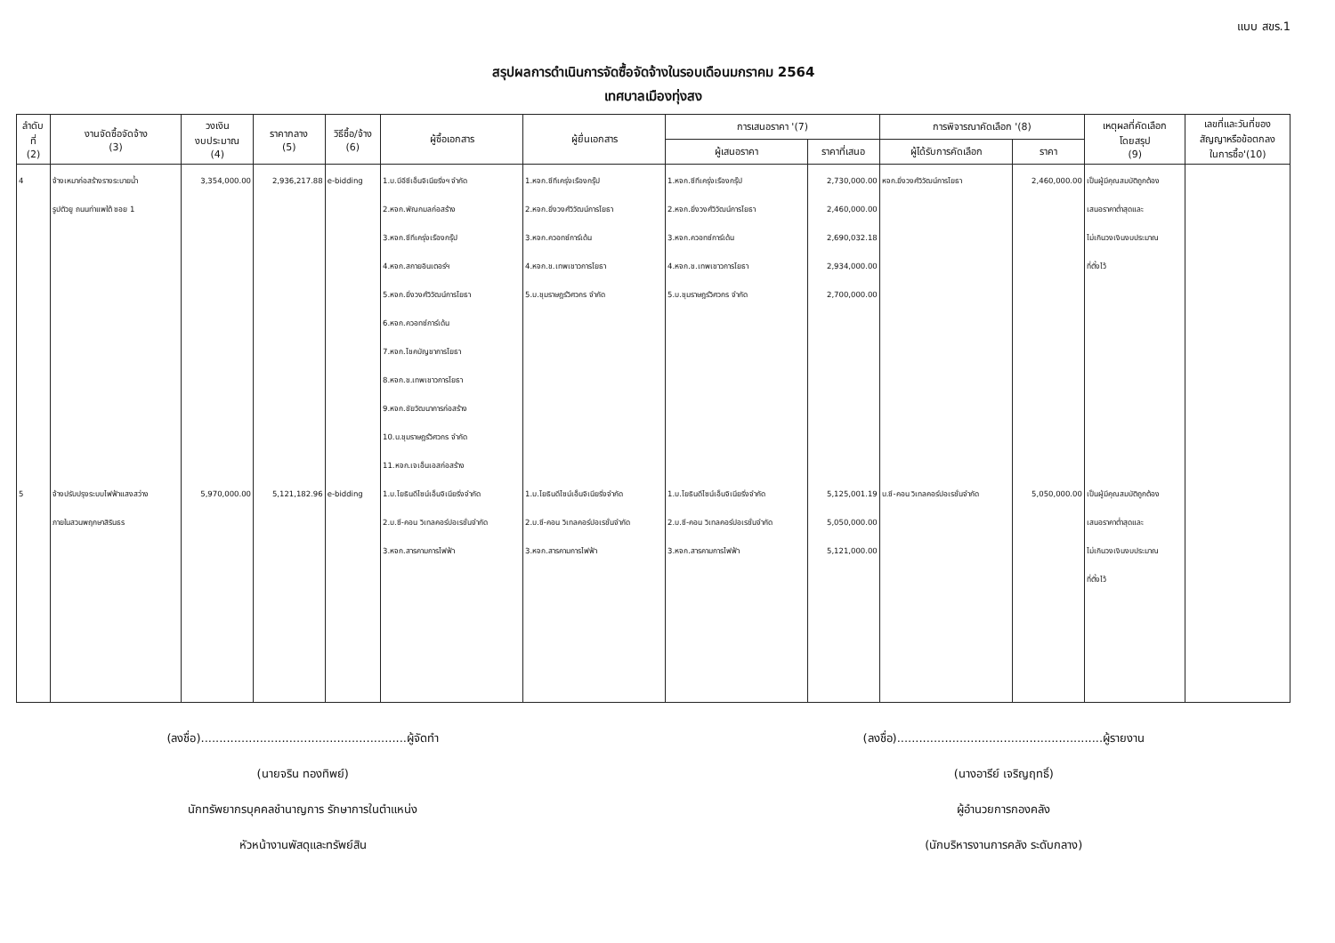แบบ สขร.1
สรุปผลการดำเนินการจัดซื้อจัดจ้างในรอบเดือนมกราคม 2564
เทศบาลเมืองทุ่งสง
| ลำดับ ที่ (2) | งานจัดซื้อจัดจ้าง (3) | วงเงิน งบประมาณ (4) | ราคากลาง (5) | วิธีซื้อ/จ้าง (6) | ผู้ซื้อเอกสาร | ผู้ยื่นเอกสาร | การเสนอราคา '(7) | | การพิจารณาคัดเลือก '(8) | | เหตุผลที่คัดเลือก โดยสรุป (9) | เลขที่และวันที่ของ สัญญาหรือข้อตกลง ในการซื้อ'(10) |
| --- | --- | --- | --- | --- | --- | --- | --- | --- | --- | --- | --- | --- |
| | | | | | | | ผู้เสนอราคา | ราคาที่เสนอ | ผู้ได้รับการคัดเลือก | ราคา | | |
| 4 5 | จ้างเหมาก่อสร้างรางระบายน้ำ รูปตัวยู ถนนท่าแพใต้ ซอย 1 จ้างปรับปรุงระบบไฟฟ้าแสงสว่าง ภายในสวนพฤกษาสิรินธร | 3,354,000.00 5,970,000.00 | 2,936,217.88 5,121,182.96 | e-bidding e-bidding | 1.บ.บีอีซีเอ็นจิเนียริ่งฯ จำกัด 2.หจก.พัณกมลก่อสร้าง 3.หจก.ซีทีเครุ่งเรืองกรุ๊ป 4.หจก.สกายอินเตอร์ฯ 5.หจก.ยิ่งวงศ์วิวัฒน์การโยธา 6.หจก.ควอทซ์การ์เด้น 7.หจก.โชคบัญชาการโยธา 8.หจก.ช.เทพเชาวการโยธา 9.หจก.ชัยวัฒนาการก่อสร้าง 10.บ.ชุมราษฎร์วิศวกร จำกัด 11.หจก.เจเอ็นเอสก่อสร้าง 1.บ.โยธินดีไซน์เอ็นจิเนียริ่งจำกัด 2.บ.ซี-คอน วิเทลคอร์ปอเรชั่นจำกัด 3.หจก.สารคามการไฟฟ้า | 1.หจก.ซีทีเครุ่งเรืองกรุ๊ป 2.หจก.ยิ่งวงศ์วิวัฒน์การโยธา 3.หจก.ควอทซ์การ์เด้น 4.หจก.ช.เทพเชาวการโยธา 5.บ.ชุมราษฎร์วิศวกร จำกัด 1.บ.โยธินดีไซน์เอ็นจิเนียริ่งจำกัด 2.บ.ซี-คอน วิเทลคอร์ปอเรชั่นจำกัด 3.หจก.สารคามการไฟฟ้า | 1.หจก.ซีทีเครุ่งเรืองกรุ๊ป 2.หจก.ยิ่งวงศ์วิวัฒน์การโยธา 3.หจก.ควอทซ์การ์เด้น 4.หจก.ช.เทพเชาวการโยธา 5.บ.ชุมราษฎร์วิศวกร จำกัด 1.บ.โยธินดีไซน์เอ็นจิเนียริ่งจำกัด 2.บ.ซี-คอน วิเทลคอร์ปอเรชั่นจำกัด 3.หจก.สารคามการไฟฟ้า | 2,730,000.00 2,460,000.00 2,690,032.18 2,934,000.00 2,700,000.00 5,125,001.19 5,050,000.00 5,121,000.00 | หจก.ยิ่งวงศ์วิวัฒน์การโยธา บ.ซี-คอน วิเทลคอร์ปอเรชั่นจำกัด | 2,460,000.00 5,050,000.00 | เป็นผู้มีคุณสมบัติถูกต้อง เสนอราคาต่ำสุดและ ไม่เกินวงเงินงบประมาณ ที่ตั้งไว้ เป็นผู้มีคุณสมบัติถูกต้อง เสนอราคาต่ำสุดและ ไม่เกินวงเงินงบประมาณ ที่ตั้งไว้ | |
(ลงชื่อ)........................................................ผู้จัดทำ
(นายจริน ทองทิพย์)
นักทรัพยากรบุคคลชำนาญการ รักษาการในตำแหน่ง
หัวหน้างานพัสดุและทรัพย์สิน
(ลงชื่อ)........................................................ผู้รายงาน
(นางอารีย์ เจริญฤทธิ์)
ผู้อำนวยการกองคลัง
(นักบริหารงานการคลัง ระดับกลาง)